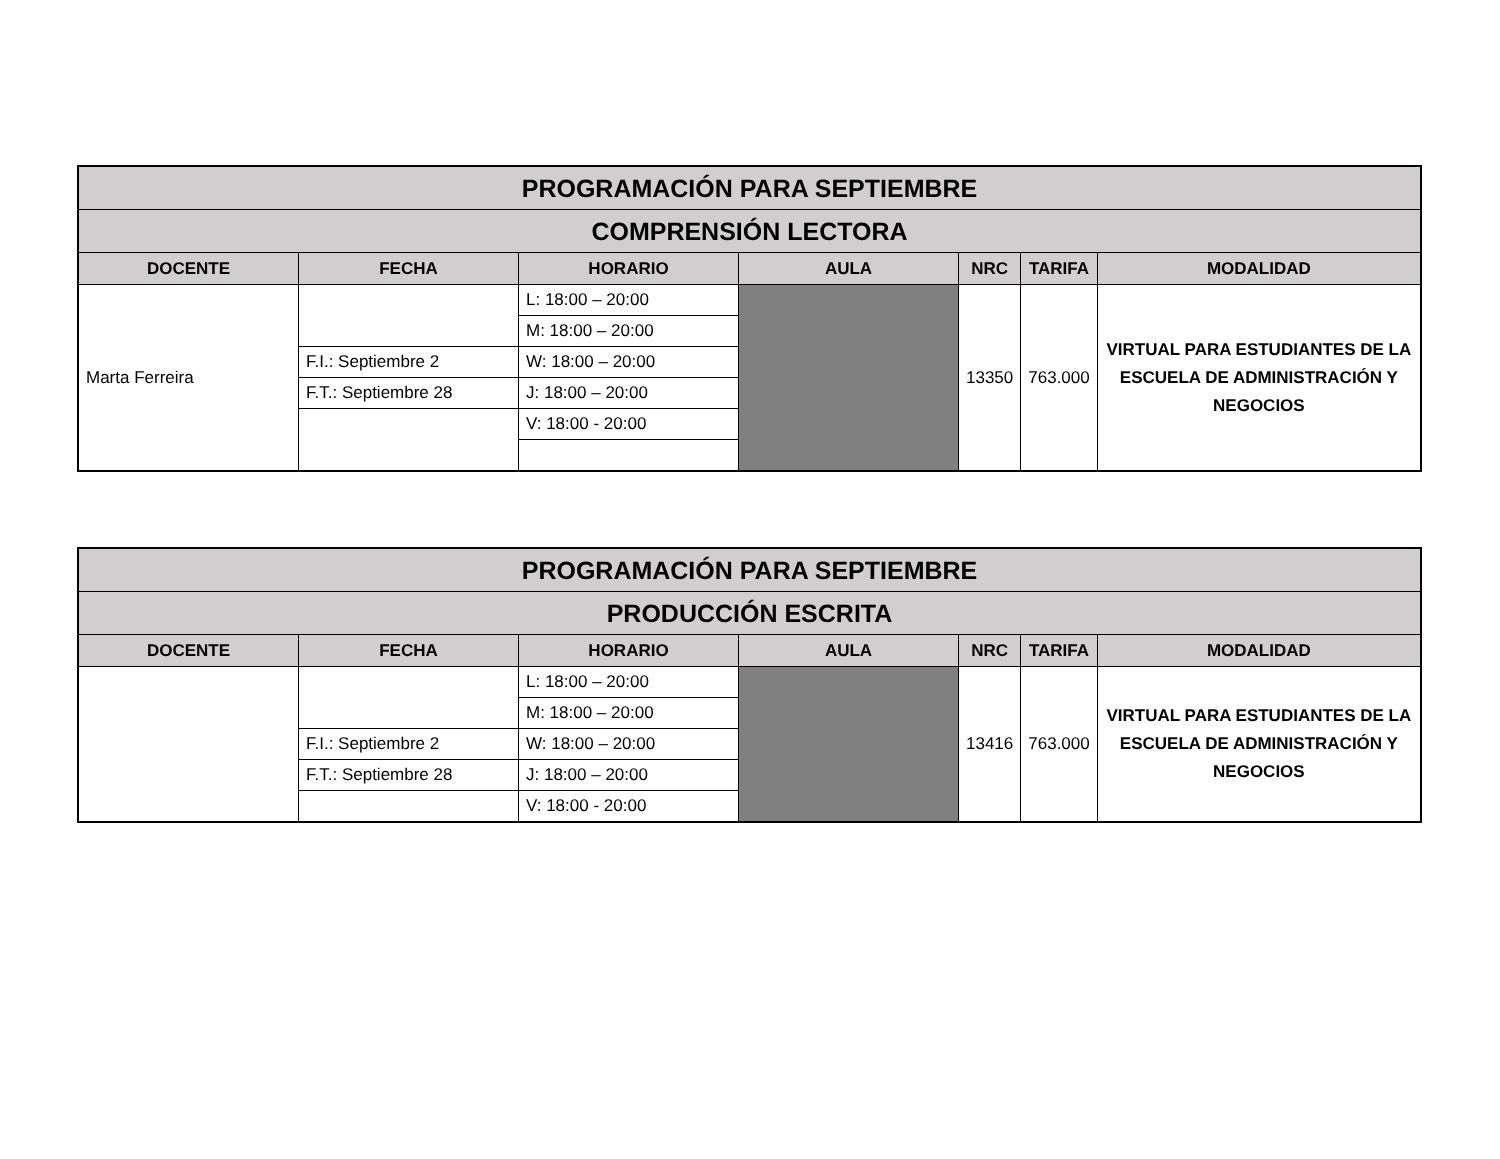| PROGRAMACIÓN PARA SEPTIEMBRE | | | | | | |
| COMPRENSIÓN LECTORA | | | | | | |
| DOCENTE | FECHA | HORARIO | AULA | NRC | TARIFA | MODALIDAD |
| Marta Ferreira | | L: 18:00 – 20:00 | | 13350 | 763.000 | VIRTUAL PARA ESTUDIANTES DE LA ESCUELA DE ADMINISTRACIÓN Y NEGOCIOS |
| | | M: 18:00 – 20:00 | | | | |
| | F.I.: Septiembre 2 | W: 18:00 – 20:00 | | | | |
| | F.T.: Septiembre 28 | J: 18:00 – 20:00 | | | | |
| | | V: 18:00 - 20:00 | | | | |
| PROGRAMACIÓN PARA SEPTIEMBRE | | | | | | |
| PRODUCCIÓN ESCRITA | | | | | | |
| DOCENTE | FECHA | HORARIO | AULA | NRC | TARIFA | MODALIDAD |
| | | L: 18:00 – 20:00 | | 13416 | 763.000 | VIRTUAL PARA ESTUDIANTES DE LA ESCUELA DE ADMINISTRACIÓN Y NEGOCIOS |
| | | M: 18:00 – 20:00 | | | | |
| | F.I.: Septiembre 2 | W: 18:00 – 20:00 | | | | |
| | F.T.: Septiembre 28 | J: 18:00 – 20:00 | | | | |
| | | V: 18:00 - 20:00 | | | | |